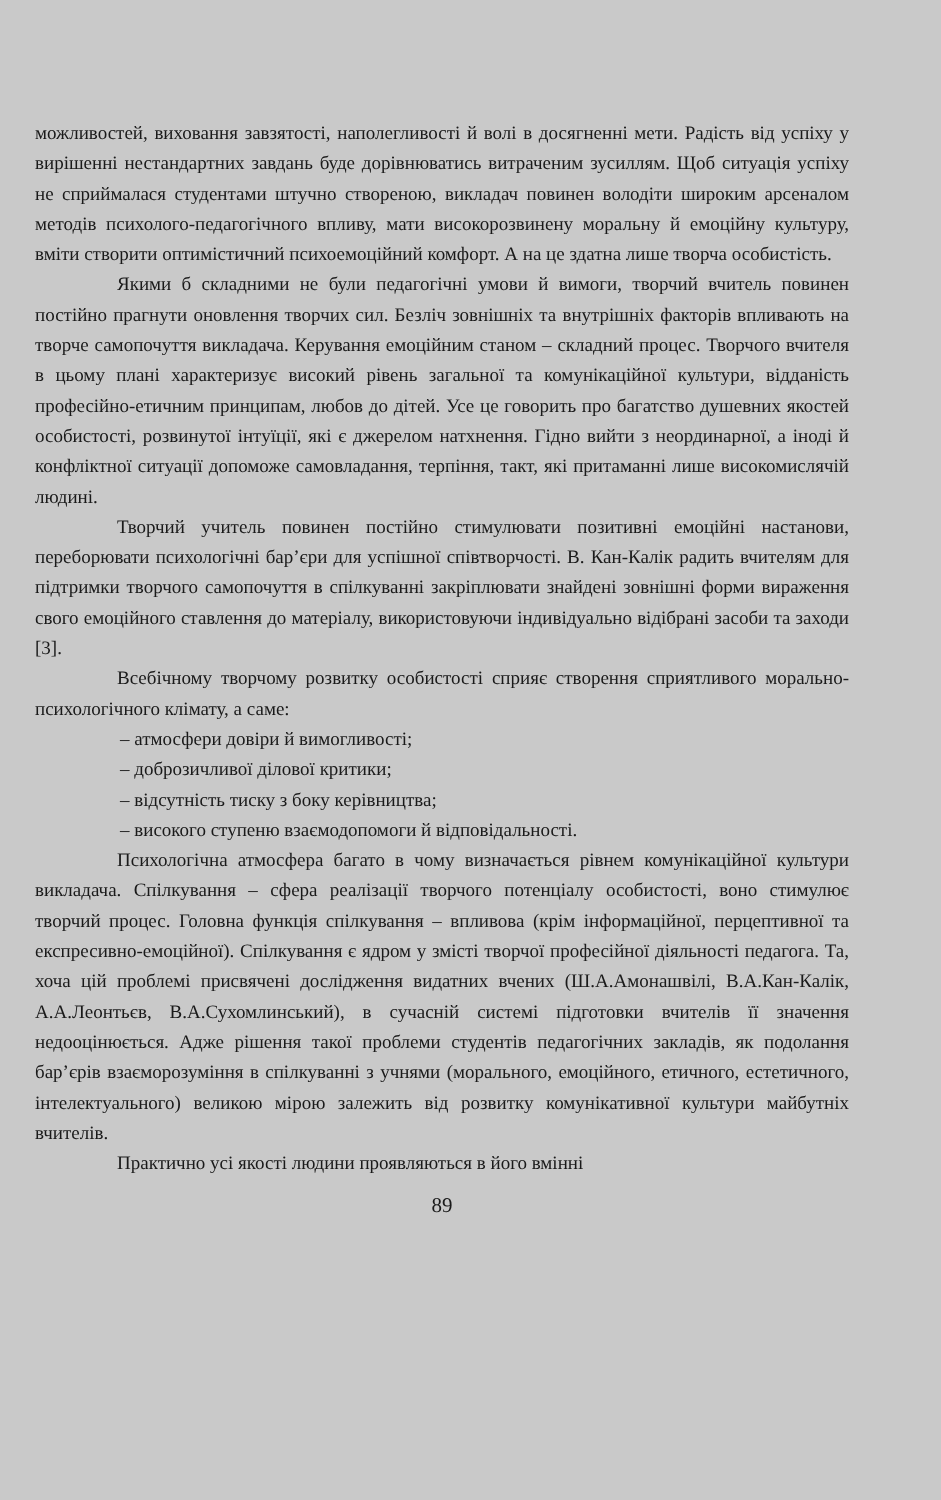можливостей, виховання завзятості, наполегливості й волі в досягненні мети. Радість від успіху у вирішенні нестандартних завдань буде дорівнюватись витраченим зусиллям. Щоб ситуація успіху не сприймалася студентами штучно створеною, викладач повинен володіти широким арсеналом методів психолого-педагогічного впливу, мати високорозвинену моральну й емоційну культуру, вміти створити оптимістичний психоемоційний комфорт. А на це здатна лише творча особистість.
Якими б складними не були педагогічні умови й вимоги, творчий вчитель повинен постійно прагнути оновлення творчих сил. Безліч зовнішніх та внутрішніх факторів впливають на творче самопочуття викладача. Керування емоційним станом – складний процес. Творчого вчителя в цьому плані характеризує високий рівень загальної та комунікаційної культури, відданість професійно-етичним принципам, любов до дітей. Усе це говорить про багатство душевних якостей особистості, розвинутої інтуїції, які є джерелом натхнення. Гідно вийти з неординарної, а іноді й конфліктної ситуації допоможе самовладання, терпіння, такт, які притаманні лише високомислячій людині.
Творчий учитель повинен постійно стимулювати позитивні емоційні настанови, переборювати психологічні бар’єри для успішної співтворчості. В. Кан-Калік радить вчителям для підтримки творчого самопочуття в спілкуванні закріплювати знайдені зовнішні форми вираження свого емоційного ставлення до матеріалу, використовуючи індивідуально відібрані засоби та заходи [3].
Всебічному творчому розвитку особистості сприяє створення сприятливого морально-психологічного клімату, а саме:
– атмосфери довіри й вимогливості;
– доброзичливої ділової критики;
– відсутність тиску з боку керівництва;
– високого ступеню взаємодопомоги й відповідальності.
Психологічна атмосфера багато в чому визначається рівнем комунікаційної культури викладача. Спілкування – сфера реалізації творчого потенціалу особистості, воно стимулює творчий процес. Головна функція спілкування – впливова (крім інформаційної, перцептивної та експресивно-емоційної). Спілкування є ядром у змісті творчої професійної діяльності педагога. Та, хоча цій проблемі присвячені дослідження видатних вчених (Ш.А.Амонашвілі, В.А.Кан-Калік, А.А.Леонтьєв, В.А.Сухомлинський), в сучасній системі підготовки вчителів її значення недооцінюється. Адже рішення такої проблеми студентів педагогічних закладів, як подолання бар’єрів взаєморозуміння в спілкуванні з учнями (морального, емоційного, етичного, естетичного, інтелектуального) великою мірою залежить від розвитку комунікативної культури майбутніх вчителів.
Практично усі якості людини проявляються в його вмінні
89